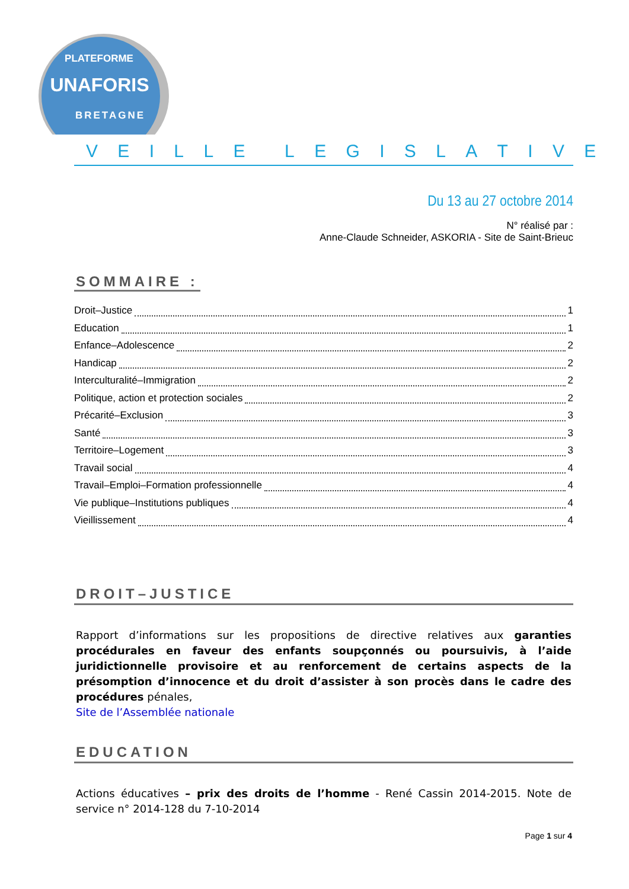PLATEFORME
UNAFORIS
BRETAGNE
V E I L L E L E G I S L A T I V E
Du 13 au 27 octobre 2014
N° réalisé par :
Anne-Claude Schneider, ASKORIA - Site de Saint-Brieuc
SOMMAIRE :
Droit–Justice 1
Education 1
Enfance–Adolescence 2
Handicap 2
Interculturalité–Immigration 2
Politique, action et protection sociales 2
Précarité–Exclusion 3
Santé 3
Territoire–Logement 3
Travail social 4
Travail–Emploi–Formation professionnelle 4
Vie publique–Institutions publiques 4
Vieillissement 4
DROIT–JUSTICE
Rapport d’informations sur les propositions de directive relatives aux garanties procédurales en faveur des enfants soupçonnés ou poursuivis, à l’aide juridictionnelle provisoire et au renforcement de certains aspects de la présomption d’innocence et du droit d’assister à son procès dans le cadre des procédures pénales,
Site de l’Assemblée nationale
EDUCATION
Actions éducatives – prix des droits de l’homme - René Cassin 2014-2015. Note de service n° 2014-128 du 7-10-2014
Page 1 sur 4